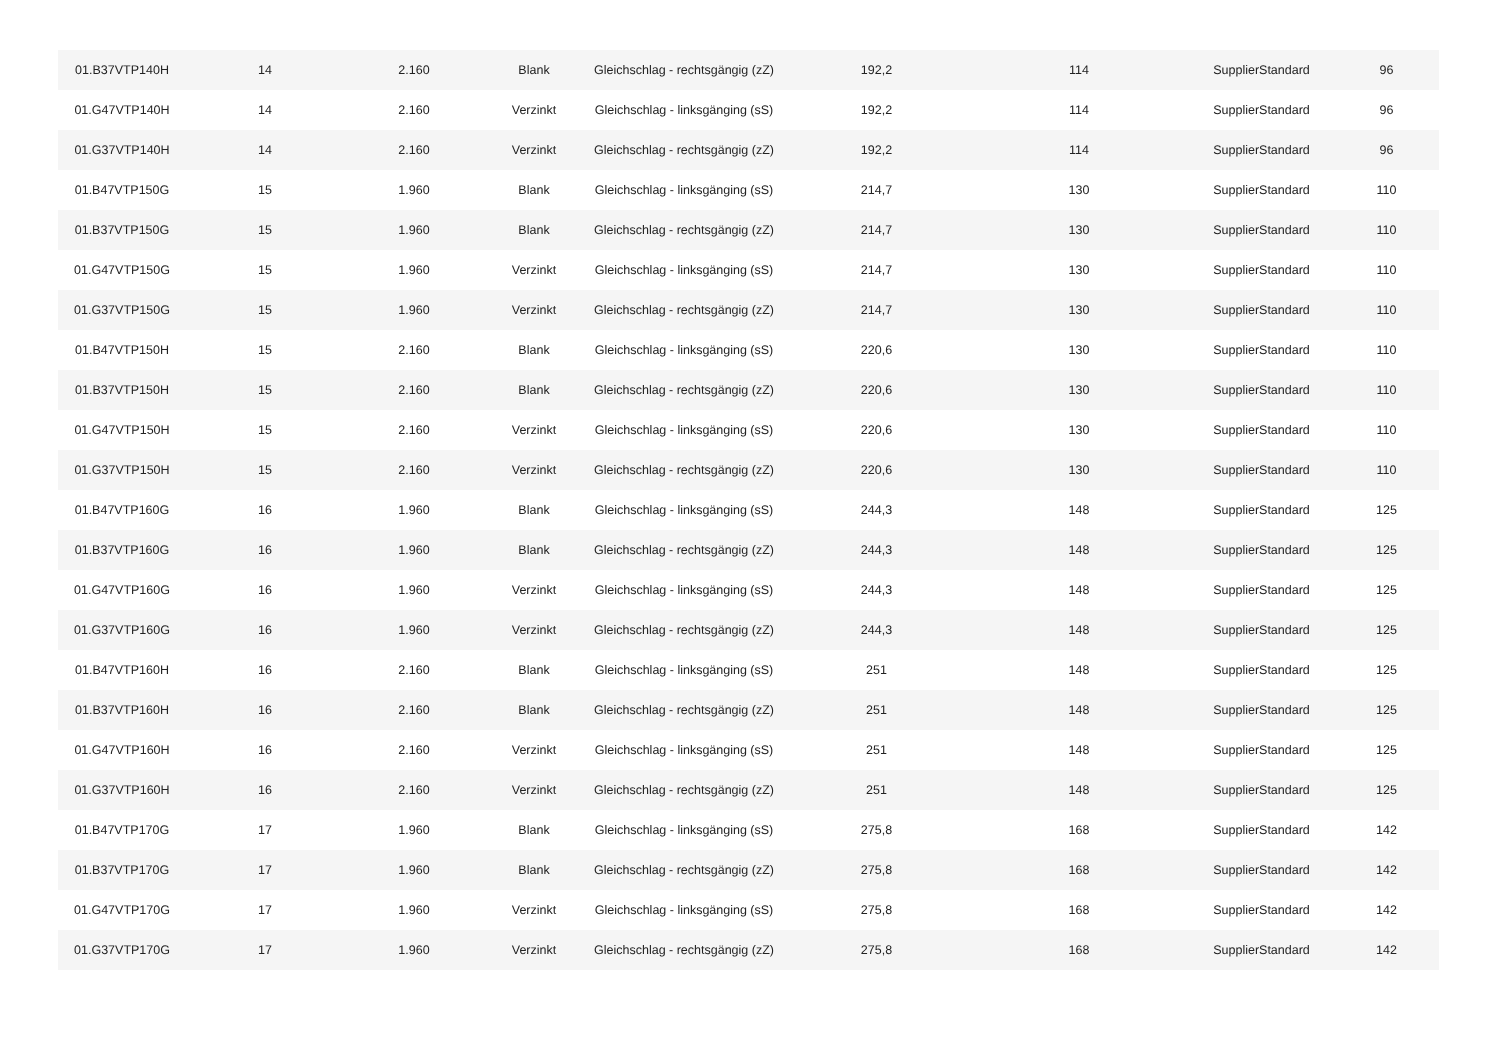| 01.B37VTP140H | 14 | 2.160 | Blank | Gleichschlag - rechtsgängig (zZ) | 192,2 | 114 | SupplierStandard | 96 |
| 01.G47VTP140H | 14 | 2.160 | Verzinkt | Gleichschlag - linksgänging (sS) | 192,2 | 114 | SupplierStandard | 96 |
| 01.G37VTP140H | 14 | 2.160 | Verzinkt | Gleichschlag - rechtsgängig (zZ) | 192,2 | 114 | SupplierStandard | 96 |
| 01.B47VTP150G | 15 | 1.960 | Blank | Gleichschlag - linksgänging (sS) | 214,7 | 130 | SupplierStandard | 110 |
| 01.B37VTP150G | 15 | 1.960 | Blank | Gleichschlag - rechtsgängig (zZ) | 214,7 | 130 | SupplierStandard | 110 |
| 01.G47VTP150G | 15 | 1.960 | Verzinkt | Gleichschlag - linksgänging (sS) | 214,7 | 130 | SupplierStandard | 110 |
| 01.G37VTP150G | 15 | 1.960 | Verzinkt | Gleichschlag - rechtsgängig (zZ) | 214,7 | 130 | SupplierStandard | 110 |
| 01.B47VTP150H | 15 | 2.160 | Blank | Gleichschlag - linksgänging (sS) | 220,6 | 130 | SupplierStandard | 110 |
| 01.B37VTP150H | 15 | 2.160 | Blank | Gleichschlag - rechtsgängig (zZ) | 220,6 | 130 | SupplierStandard | 110 |
| 01.G47VTP150H | 15 | 2.160 | Verzinkt | Gleichschlag - linksgänging (sS) | 220,6 | 130 | SupplierStandard | 110 |
| 01.G37VTP150H | 15 | 2.160 | Verzinkt | Gleichschlag - rechtsgängig (zZ) | 220,6 | 130 | SupplierStandard | 110 |
| 01.B47VTP160G | 16 | 1.960 | Blank | Gleichschlag - linksgänging (sS) | 244,3 | 148 | SupplierStandard | 125 |
| 01.B37VTP160G | 16 | 1.960 | Blank | Gleichschlag - rechtsgängig (zZ) | 244,3 | 148 | SupplierStandard | 125 |
| 01.G47VTP160G | 16 | 1.960 | Verzinkt | Gleichschlag - linksgänging (sS) | 244,3 | 148 | SupplierStandard | 125 |
| 01.G37VTP160G | 16 | 1.960 | Verzinkt | Gleichschlag - rechtsgängig (zZ) | 244,3 | 148 | SupplierStandard | 125 |
| 01.B47VTP160H | 16 | 2.160 | Blank | Gleichschlag - linksgänging (sS) | 251 | 148 | SupplierStandard | 125 |
| 01.B37VTP160H | 16 | 2.160 | Blank | Gleichschlag - rechtsgängig (zZ) | 251 | 148 | SupplierStandard | 125 |
| 01.G47VTP160H | 16 | 2.160 | Verzinkt | Gleichschlag - linksgänging (sS) | 251 | 148 | SupplierStandard | 125 |
| 01.G37VTP160H | 16 | 2.160 | Verzinkt | Gleichschlag - rechtsgängig (zZ) | 251 | 148 | SupplierStandard | 125 |
| 01.B47VTP170G | 17 | 1.960 | Blank | Gleichschlag - linksgänging (sS) | 275,8 | 168 | SupplierStandard | 142 |
| 01.B37VTP170G | 17 | 1.960 | Blank | Gleichschlag - rechtsgängig (zZ) | 275,8 | 168 | SupplierStandard | 142 |
| 01.G47VTP170G | 17 | 1.960 | Verzinkt | Gleichschlag - linksgänging (sS) | 275,8 | 168 | SupplierStandard | 142 |
| 01.G37VTP170G | 17 | 1.960 | Verzinkt | Gleichschlag - rechtsgängig (zZ) | 275,8 | 168 | SupplierStandard | 142 |